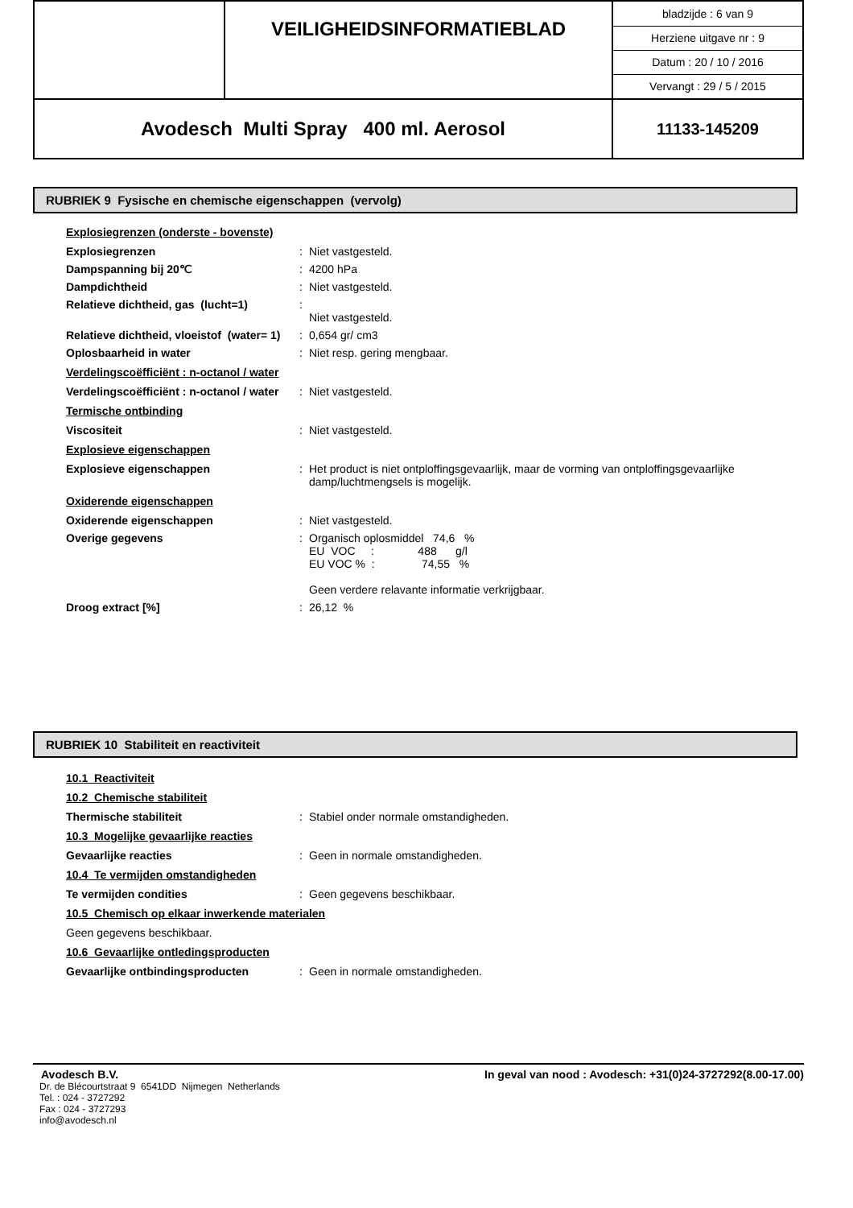| | VEILIGHEIDSINFORMATIEBLAD | bladzijde : 6 van 9 Herziene uitgave nr : 9 Datum : 20 / 10 / 2016 Vervangt : 29 / 5 / 2015 |
| Avodesch Multi Spray 400 ml. Aerosol | | 11133-145209 |
RUBRIEK 9 Fysische en chemische eigenschappen (vervolg)
Explosiegrenzen (onderste - bovenste)
Explosiegrenzen : Niet vastgesteld.
Dampspanning bij 20℃ : 4200 hPa
Dampdichtheid : Niet vastgesteld.
Relatieve dichtheid, gas (lucht=1)
:
Niet vastgesteld.
Relatieve dichtheid, vloeistof (water= 1)
: 0,654 gr/ cm3
Oplosbaarheid in water : Niet resp. gering mengbaar.
Verdelingscoëfficiënt : n-octanol / water
Verdelingscoëfficiënt : n-octanol / water
: Niet vastgesteld.
Termische ontbinding
Viscositeit : Niet vastgesteld.
Explosieve eigenschappen
Explosieve eigenschappen : Het product is niet ontploffingsgevaarlijk, maar de vorming van ontploffingsgevaarlijke damp/luchtmengsels is mogelijk.
Oxiderende eigenschappen
Oxiderende eigenschappen : Niet vastgesteld.
Overige gegevens : Organisch oplosmiddel 74,6 %
EU VOC : 488 g/l
EU VOC % : 74,55 %
Geen verdere relavante informatie verkrijgbaar.
Droog extract [%] : 26,12 %
RUBRIEK 10 Stabiliteit en reactiviteit
10.1 Reactiviteit
10.2 Chemische stabiliteit
Thermische stabiliteit : Stabiel onder normale omstandigheden.
10.3 Mogelijke gevaarlijke reacties
Gevaarlijke reacties : Geen in normale omstandigheden.
10.4 Te vermijden omstandigheden
Te vermijden condities : Geen gegevens beschikbaar.
10.5 Chemisch op elkaar inwerkende materialen
Geen gegevens beschikbaar.
10.6 Gevaarlijke ontledingsproducten
Gevaarlijke ontbindingsproducten : Geen in normale omstandigheden.
Avodesch B.V. In geval van nood : Avodesch: +31(0)24-3727292(8.00-17.00)
Dr. de Blécourtstraat 9 6541DD Nijmegen Netherlands
Tel. : 024 - 3727292
Fax : 024 - 3727293
info@avodesch.nl